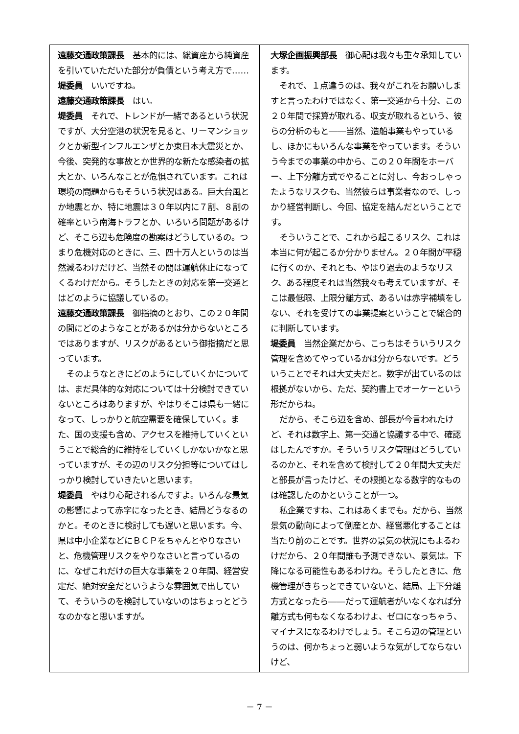遠藤交通政策課長　基本的には、総資産から純資産を引いていただいた部分が負債という考え方で……
堤委員　いいですね。
遠藤交通政策課長　はい。
堤委員　それで、トレンドが一緒であるという状況ですが、大分空港の状況を見ると、リーマンショックとか新型インフルエンザとか東日本大震災とか、今後、突発的な事故とか世界的な新たな感染者の拡大とか、いろんなことが危惧されています。これは環境の問題からもそういう状況はある。巨大台風とか地震とか、特に地震は３０年以内に７割、８割の確率という南海トラフとか、いろいろ問題があるけど、そこら辺も危険度の勘案はどうしているの。つまり危機対応のときに、三、四十万人というのは当然減るわけだけど、当然その間は運航休止になってくるわけだから。そうしたときの対応を第一交通とはどのように協議しているの。
遠藤交通政策課長　御指摘のとおり、この２０年間の間にどのようなことがあるかは分からないところではありますが、リスクがあるという御指摘だと思っています。
そのようなときにどのようにしていくかについては、まだ具体的な対応については十分検討できていないところはありますが、やはりそこは県も一緒になって、しっかりと航空需要を確保していく。また、国の支援も含め、アクセスを維持していくということで総合的に維持をしていくしかないかなと思っていますが、その辺のリスク分担等についてはしっかり検討していきたいと思います。
堤委員　やはり心配されるんですよ。いろんな景気の影響によって赤字になったとき、結局どうなるのかと。そのときに検討しても遅いと思います。今、県は中小企業などにＢＣＰをちゃんとやりなさいと、危機管理リスクをやりなさいと言っているのに、なぜこれだけの巨大な事業を２０年間、経営安定だ、絶対安全だというような雰囲気で出していて、そういうのを検討していないのはちょっとどうなのかなと思いますが。
大塚企画振興部長　御心配は我々も重々承知しています。
それで、１点違うのは、我々がこれをお願いしますと言ったわけではなく、第一交通から十分、この２０年間で採算が取れる、収支が取れるという、彼らの分析のもと――当然、造船事業もやっているし、ほかにもいろんな事業をやっています。そういう今までの事業の中から、この２０年間をホーバー、上下分離方式でやることに対し、今おっしゃったようなリスクも、当然彼らは事業者なので、しっかり経営判断し、今回、協定を結んだということです。
そういうことで、これから起こるリスク、これは本当に何が起こるか分かりません。２０年間が平穏に行くのか、それとも、やはり過去のようなリスク、ある程度それは当然我々も考えていますが、そこは最低限、上限分離方式、あるいは赤字補填をしない、それを受けての事業提案ということで総合的に判断しています。
堤委員　当然企業だから、こっちはそういうリスク管理を含めてやっているかは分からないです。どういうことでそれは大丈夫だと。数字が出ているのは根拠がないから、ただ、契約書上でオーケーという形だからね。
だから、そこら辺を含め、部長が今言われたけど、それは数字上、第一交通と協議する中で、確認はしたんですか。そういうリスク管理はどうしているのかと、それを含めて検討して２０年間大丈夫だと部長が言ったけど、その根拠となる数字的なものは確認したのかということが一つ。
私企業ですね、これはあくまでも。だから、当然景気の動向によって倒産とか、経営悪化することは当たり前のことです。世界の景気の状況にもよるわけだから、２０年間誰も予測できない、景気は。下降になる可能性もあるわけね。そうしたときに、危機管理がきちっとできていないと、結局、上下分離方式となったら――だって運航者がいなくなれば分離方式も何もなくなるわけよ、ゼロになっちゃう、マイナスになるわけでしょう。そこら辺の管理というのは、何かちょっと弱いような気がしてならないけど、
－ 7 －